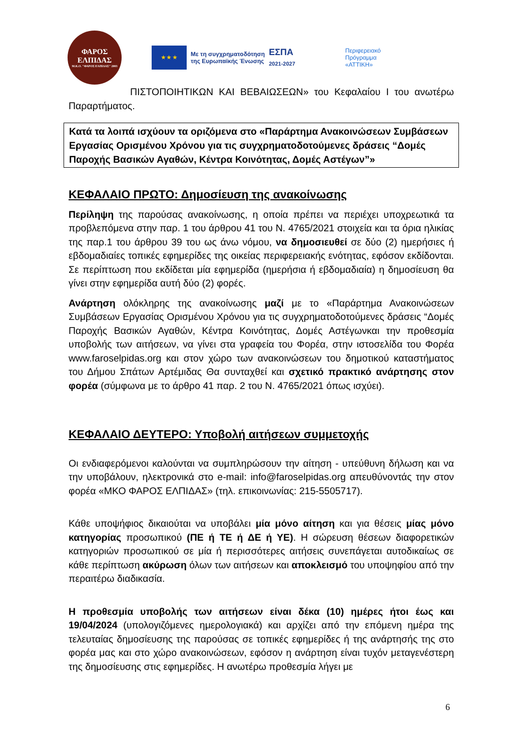ΦΑΡΟΣ
ΕΛΠΙΔΑΣ
Μ.Κ.Ο. "ΦΑΡΟΣ ΕΛΠΙΔΑΣ" 2003
★ ★ ★
Με τη συγχρηματοδότηση
της Ευρωπαϊκής Ένωσης
ΕΣΠΑ
2021-2027
Περιφερειακό
Πρόγραμμα
«ΑΤΤΙΚΗ»
ΠΙΣΤΟΠΟΙΗΤΙΚΩΝ ΚΑΙ ΒΕΒΑΙΩΣΕΩΝ» του Κεφαλαίου Ι του ανωτέρω Παραρτήματος.
Κατά τα λοιπά ισχύουν τα οριζόμενα στο «Παράρτημα Ανακοινώσεων Συμβάσεων Εργασίας Ορισμένου Χρόνου για τις συγχρηματοδοτούμενες δράσεις “Δομές Παροχής Βασικών Αγαθών, Κέντρα Κοινότητας, Δομές Αστέγων”»
ΚΕΦΑΛΑΙΟ ΠΡΩΤΟ: Δημοσίευση της ανακοίνωσης
Περίληψη της παρούσας ανακοίνωσης, η οποία πρέπει να περιέχει υποχρεωτικά τα προβλεπόμενα στην παρ. 1 του άρθρου 41 του Ν. 4765/2021 στοιχεία και τα όρια ηλικίας της παρ.1 του άρθρου 39 του ως άνω νόμου, να δημοσιευθεί σε δύο (2) ημερήσιες ή εβδομαδιαίες τοπικές εφημερίδες της οικείας περιφερειακής ενότητας, εφόσον εκδίδονται. Σε περίπτωση που εκδίδεται μία εφημερίδα (ημερήσια ή εβδομαδιαία) η δημοσίευση θα γίνει στην εφημερίδα αυτή δύο (2) φορές.
Ανάρτηση ολόκληρης της ανακοίνωσης μαζί με το «Παράρτημα Ανακοινώσεων Συμβάσεων Εργασίας Ορισμένου Χρόνου για τις συγχρηματοδοτούμενες δράσεις “Δομές Παροχής Βασικών Αγαθών, Κέντρα Κοινότητας, Δομές Αστέγωνκαι την προθεσμία υποβολής των αιτήσεων, να γίνει στα γραφεία του Φορέα, στην ιστοσελίδα του Φορέα www.faroselpidas.org και στον χώρο των ανακοινώσεων του δημοτικού καταστήματος του Δήμου Σπάτων Αρτέμιδας Θα συνταχθεί και σχετικό πρακτικό ανάρτησης στον φορέα (σύμφωνα με το άρθρο 41 παρ. 2 του Ν. 4765/2021 όπως ισχύει).
ΚΕΦΑΛΑΙΟ ΔΕΥΤΕΡΟ: Υποβολή αιτήσεων συμμετοχής
Οι ενδιαφερόμενοι καλούνται να συμπληρώσουν την αίτηση - υπεύθυνη δήλωση και να την υποβάλουν, ηλεκτρονικά στο e-mail: info@faroselpidas.org απευθύνοντάς την στον φορέα «ΜΚΟ ΦΑΡΟΣ ΕΛΠΙΔΑΣ» (τηλ. επικοινωνίας: 215-5505717).
Κάθε υποψήφιος δικαιούται να υποβάλει μία μόνο αίτηση και για θέσεις μίας μόνο κατηγορίας προσωπικού (ΠΕ ή ΤΕ ή ΔΕ ή ΥΕ). Η σώρευση θέσεων διαφορετικών κατηγοριών προσωπικού σε μία ή περισσότερες αιτήσεις συνεπάγεται αυτοδικαίως σε κάθε περίπτωση ακύρωση όλων των αιτήσεων και αποκλεισμό του υποψηφίου από την περαιτέρω διαδικασία.
Η προθεσμία υποβολής των αιτήσεων είναι δέκα (10) ημέρες ήτοι έως και 19/04/2024 (υπολογιζόμενες ημερολογιακά) και αρχίζει από την επόμενη ημέρα της τελευταίας δημοσίευσης της παρούσας σε τοπικές εφημερίδες ή της ανάρτησής της στο φορέα μας και στο χώρο ανακοινώσεων, εφόσον η ανάρτηση είναι τυχόν μεταγενέστερη της δημοσίευσης στις εφημερίδες. Η ανωτέρω προθεσμία λήγει με
6